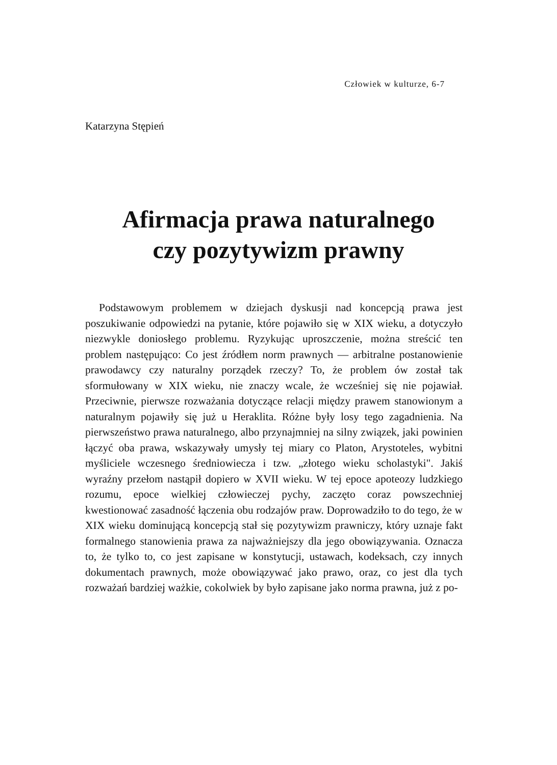Człowiek w kulturze, 6-7
Katarzyna Stępień
Afirmacja prawa naturalnego
czy pozytywizm prawny
Podstawowym problemem w dziejach dyskusji nad koncepcją prawa jest poszukiwanie odpowiedzi na pytanie, które pojawiło się w XIX wieku, a dotyczyło niezwykle doniosłego problemu. Ryzykując uproszczenie, można streścić ten problem następująco: Co jest źródłem norm prawnych — arbitralne postanowienie prawodawcy czy naturalny porządek rzeczy? To, że problem ów został tak sformułowany w XIX wieku, nie znaczy wcale, że wcześniej się nie pojawiał. Przeciwnie, pierwsze rozważania dotyczące relacji między prawem stanowionym a naturalnym pojawiły się już u Heraklita. Różne były losy tego zagadnienia. Na pierwszeństwo prawa naturalnego, albo przynajmniej na silny związek, jaki powinien łączyć oba prawa, wskazywały umysły tej miary co Platon, Arystoteles, wybitni myśliciele wczesnego średniowiecza i tzw. „złotego wieku scholastyki". Jakiś wyraźny przełom nastąpił dopiero w XVII wieku. W tej epoce apoteozy ludzkiego rozumu, epoce wielkiej człowieczej pychy, zaczęto coraz powszechniej kwestionować zasadność łączenia obu rodzajów praw. Doprowadziło to do tego, że w XIX wieku dominującą koncepcją stał się pozytywizm prawniczy, który uznaje fakt formalnego stanowienia prawa za najważniejszy dla jego obowiązywania. Oznacza to, że tylko to, co jest zapisane w konstytucji, ustawach, kodeksach, czy innych dokumentach prawnych, może obowiązywać jako prawo, oraz, co jest dla tych rozważań bardziej ważkie, cokolwiek by było zapisane jako norma prawna, już z po-